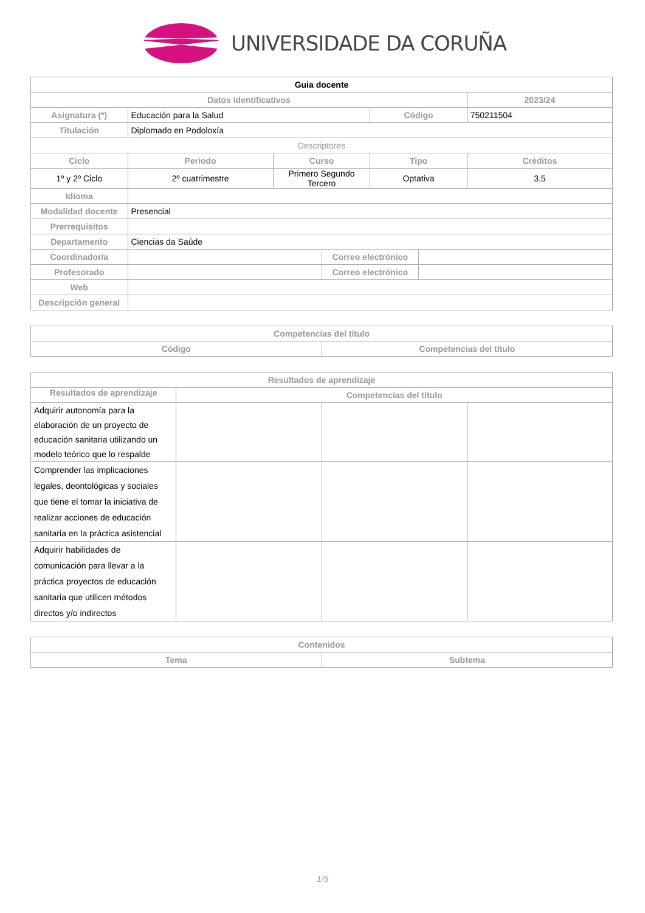UNIVERSIDADE DA CORUÑA
| Guia docente | | | | | | |
| --- | --- | --- | --- | --- | --- | --- |
| Datos Identificativos | | | | | | 2023/24 |
| Asignatura (*) | Educación para la Salud | | | Código | | 750211504 |
| Titulación | Diplomado en Podoloxía | | | | | |
| Descriptores | | | | | | |
| Ciclo | Periodo | Curso | | Tipo | | Créditos |
| 1º y 2º Ciclo | 2º cuatrimestre | Primero Segundo Tercero | | Optativa | | 3.5 |
| Idioma | | | | | | |
| Modalidad docente | Presencial | | | | | |
| Prerrequisitos | | | | | | |
| Departamento | Ciencias da Saúde | | | | | |
| Coordinador/a | | | Correo electrónico | | | |
| Profesorado | | | Correo electrónico | | | |
| Web | | | | | | |
| Descripción general | | | | | | |
| Competencias del título | |
| --- | --- |
| Código | Competencias del título |
| Resultados de aprendizaje | | | |
| --- | --- | --- | --- |
| Resultados de aprendizaje | Competencias del título | | |
| Adquirir autonomía para la elaboración de un proyecto de educación sanitaria utilizando un modelo teórico que lo respalde | | | |
| Comprender las implicaciones legales, deontológicas y sociales que tiene el tomar la iniciativa de realizar acciones de educación sanitaria en la práctica asistencial | | | |
| Adquirir habilidades de comunicación para llevar a la práctica proyectos de educación sanitaria que utilicen métodos directos y/o indirectos | | | |
| Contenidos | |
| --- | --- |
| Tema | Subtema |
1/5